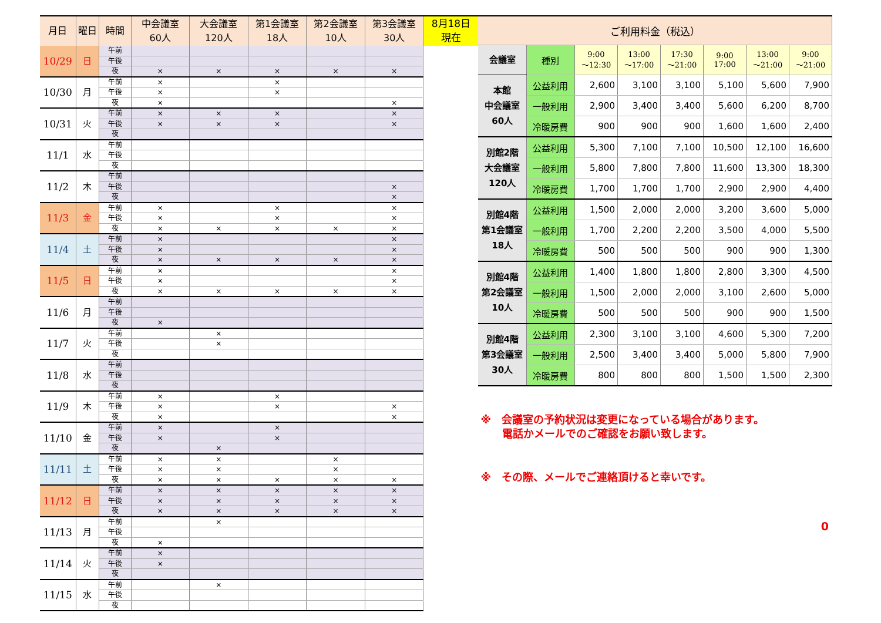| 月日 | 曜日 | 時間 | 中会議室 60人 | 大会議室 120人 | 第1会議室 18人 | 第2会議室 10人 | 第3会議室 30人 |
| --- | --- | --- | --- | --- | --- | --- | --- |
| 10/29 | 日 | 午前 | | | | | |
| | | 午後 | | | | | |
| | | 夜 | × | × | × | × | × |
| 10/30 | 月 | 午前 | × | | × | | |
| | | 午後 | × | | × | | |
| | | 夜 | × | | | | × |
| 10/31 | 火 | 午前 | × | × | × | | × |
| | | 午後 | × | × | × | | × |
| | | 夜 | | | | | |
| 11/1 | 水 | 午前 | | | | | |
| | | 午後 | | | | | |
| | | 夜 | | | | | |
| 11/2 | 木 | 午前 | | | | | |
| | | 午後 | | | | | × |
| | | 夜 | | | | | × |
| 11/3 | 金 | 午前 | × | | × | | × |
| | | 午後 | × | | × | | × |
| | | 夜 | × | × | × | × | × |
| 11/4 | 土 | 午前 | × | | | | × |
| | | 午後 | × | | | | × |
| | | 夜 | × | × | × | × | × |
| 11/5 | 日 | 午前 | × | | | | × |
| | | 午後 | × | | | | × |
| | | 夜 | × | × | × | × | × |
| 11/6 | 月 | 午前 | | | | | |
| | | 午後 | | | | | |
| | | 夜 | × | | | | |
| 11/7 | 火 | 午前 | | × | | | |
| | | 午後 | | × | | | |
| | | 夜 | | | | | |
| 11/8 | 水 | 午前 | | | | | |
| | | 午後 | | | | | |
| | | 夜 | | | | | |
| 11/9 | 木 | 午前 | × | | × | | |
| | | 午後 | × | | × | | × |
| | | 夜 | × | | | | × |
| 11/10 | 金 | 午前 | × | | × | | |
| | | 午後 | × | | × | | |
| | | 夜 | | × | | | |
| 11/11 | 土 | 午前 | × | × | | × | |
| | | 午後 | × | × | | × | |
| | | 夜 | × | × | × | × | × |
| 11/12 | 日 | 午前 | × | × | × | × | × |
| | | 午後 | × | × | × | × | × |
| | | 夜 | × | × | × | × | × |
| 11/13 | 月 | 午前 | | × | | | |
| | | 午後 | | | | | |
| | | 夜 | × | | | | |
| 11/14 | 火 | 午前 | × | | | | |
| | | 午後 | × | | | | |
| | | 夜 | | | | | |
| 11/15 | 水 | 午前 | | × | | | |
| | | 午後 | | | | | |
| | | 夜 | | | | | |
8月18日
現在
| ご利用料金（税込） | | | | | | | |
| --- | --- | --- | --- | --- | --- | --- | --- |
| 会議室 | 種別 | 9:00 ～12:30 | 13:00 ～17:00 | 17:30 ～21:00 | 9:00 17:00 | 13:00 ～21:00 | 9:00 ～21:00 |
| 本館 中会議室 60人 | 公益利用 | 2,600 | 3,100 | 3,100 | 5,100 | 5,600 | 7,900 |
| | 一般利用 | 2,900 | 3,400 | 3,400 | 5,600 | 6,200 | 8,700 |
| | 冷暖房費 | 900 | 900 | 900 | 1,600 | 1,600 | 2,400 |
| 別館2階 大会議室 120人 | 公益利用 | 5,300 | 7,100 | 7,100 | 10,500 | 12,100 | 16,600 |
| | 一般利用 | 5,800 | 7,800 | 7,800 | 11,600 | 13,300 | 18,300 |
| | 冷暖房費 | 1,700 | 1,700 | 1,700 | 2,900 | 2,900 | 4,400 |
| 別館4階 第1会議室 18人 | 公益利用 | 1,500 | 2,000 | 2,000 | 3,200 | 3,600 | 5,000 |
| | 一般利用 | 1,700 | 2,200 | 2,200 | 3,500 | 4,000 | 5,500 |
| | 冷暖房費 | 500 | 500 | 500 | 900 | 900 | 1,300 |
| 別館4階 第2会議室 10人 | 公益利用 | 1,400 | 1,800 | 1,800 | 2,800 | 3,300 | 4,500 |
| | 一般利用 | 1,500 | 2,000 | 2,000 | 3,100 | 2,600 | 5,000 |
| | 冷暖房費 | 500 | 500 | 500 | 900 | 900 | 1,500 |
| 別館4階 第3会議室 30人 | 公益利用 | 2,300 | 3,100 | 3,100 | 4,600 | 5,300 | 7,200 |
| | 一般利用 | 2,500 | 3,400 | 3,400 | 5,000 | 5,800 | 7,900 |
| | 冷暖房費 | 800 | 800 | 800 | 1,500 | 1,500 | 2,300 |
※　会議室の予約状況は変更になっている場合があります。
電話かメールでのご確認をお願い致します。
※　その際、メールでご連絡頂けると幸いです。
0